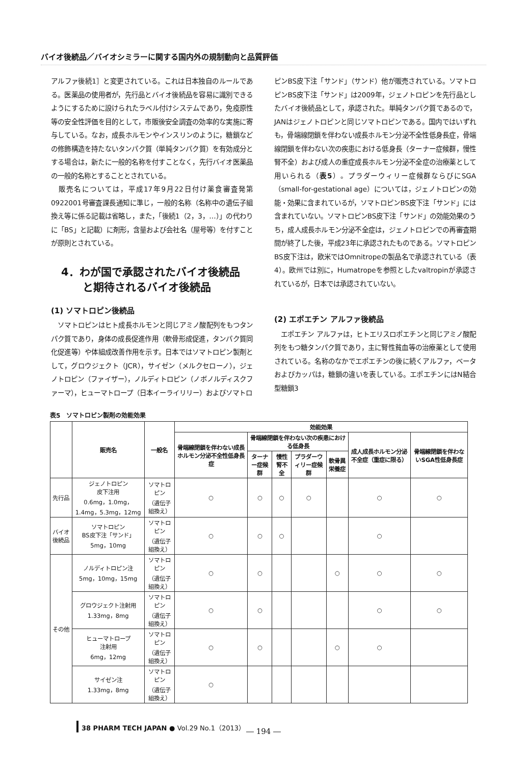バイオ後続品／バイオシミラーに関する国内外の規制動向と品質評価
アルファ後続1］と変更されている。これは日本独自のルールである。医薬品の使用者が，先行品とバイオ後続品を容易に識別できるようにするために設けられたラベル付けシステムであり，免疫原性等の安全性評価を目的として，市販後安全調査の効率的な実施に寄与している。なお，成長ホルモンやインスリンのように，糖鎖などの修飾構造を持たないタンパク質（単純タンパク質）を有効成分とする場合は，新たに一般的名称を付すことなく，先行バイオ医薬品の一般的名称とすることとされている。
　販売名については，平成17年9月22日付け薬食審査発第0922001号審査課長通知に準じ，一般的名称（名称中の遺伝子組換え等に係る記載は省略し，また，「後続1（2，3，…）」の代わりに「BS」と記載）に剤形，含量および会社名（屋号等）を付すことが原則とされている。
4．わが国で承認されたバイオ後続品
　　と期待されるバイオ後続品
(1) ソマトロピン後続品
　ソマトロピンはヒト成長ホルモンと同じアミノ酸配列をもつタンパク質であり，身体の成長促進作用（軟骨形成促進，タンパク質同化促進等）や体組成改善作用を示す。日本ではソマトロピン製剤として，グロウジェクト（JCR），サイゼン（メルクセローノ），ジェノトロピン（ファイザー），ノルディトロピン（ノボノルディスクファーマ），ヒューマトロープ（日本イーライリリー）およびソマトロ
ピンBS皮下注「サンド」（サンド）他が販売されている。ソマトロピンBS皮下注「サンド」は2009年，ジェノトロピンを先行品としたバイオ後続品として，承認された。単純タンパク質であるので，JANはジェノトロピンと同じソマトロピンである。国内ではいずれも，骨端線閉鎖を伴わない成長ホルモン分泌不全性低身長症，骨端線閉鎖を伴わない次の疾患における低身長（ターナー症候群，慢性腎不全）および成人の重症成長ホルモン分泌不全症の治療薬として用いられる（表5）。プラダーウィリー症候群ならびにSGA（small-for-gestational age）については，ジェノトロピンの効能・効果に含まれているが，ソマトロピンBS皮下注「サンド」には含まれていない。ソマトロピンBS皮下注「サンド」の効能効果のうち，成人成長ホルモン分泌不全症は，ジェノトロピンでの再審査期間が終了した後，平成23年に承認されたものである。ソマトロピンBS皮下注は，欧米ではOmnitropeの製品名で承認されている（表4）。欧州では別に，Humatropeを参照としたvaltropinが承認されているが，日本では承認されていない。
(2) エポエチン アルファ後続品
　エポエチン アルファは，ヒトエリスロポエチンと同じアミノ酸配列をもつ糖タンパク質であり，主に腎性貧血等の治療薬として使用されている。名称のなかでエポエチンの後に続くアルファ，ベータおよびカッパは，糖鎖の違いを表している。エポエチンにはN結合型糖鎖3
表5　ソマトロピン製剤の効能効果
| | 販売名 | 一般名 | 効能効果 | | | | | | |
| --- | --- | --- | --- | --- | --- | --- | --- | --- | --- |
| | | | 骨端線閉鎖を伴わない成長ホルモン分泌不全性低身長症 | 骨端線閉鎖を伴わない次の疾患における低身長 | | | | 成人成長ホルモン分泌不全症（重症に限る） | 骨端線閉鎖を伴わないSGA性低身長症 |
| | | | | ターナー症候群 | 慢性腎不全 | プラダーウィリー症候群 | 軟骨異栄養症 | | |
| 先行品 | ジェノトロピン 皮下注用 0.6mg，1.0mg，1.4mg，5.3mg，12mg | ソマトロピン （遺伝子組換え） | ○ | ○ | ○ | ○ | | ○ | ○ |
| バイオ後続品 | ソマトロピン BS皮下注「サンド」 5mg，10mg | ソマトロピン （遺伝子組換え） | ○ | ○ | ○ | | | ○ | |
| その他 | ノルディトロピン注 5mg，10mg，15mg | ソマトロピン （遺伝子組換え） | ○ | ○ | | | ○ | ○ | ○ |
| | グロウジェクト注射用 1.33mg，8mg | ソマトロピン （遺伝子組換え） | ○ | ○ | | | | ○ | ○ |
| | ヒューマトロープ 注射用 6mg，12mg | ソマトロピン （遺伝子組換え） | ○ | ○ | | | ○ | ○ | |
| | サイゼン注 1.33mg，8mg | ソマトロピン （遺伝子組換え） | ○ | | | | | | |
38 PHARM TECH JAPAN ● Vol.29 No.1（2013）
― 194 ―